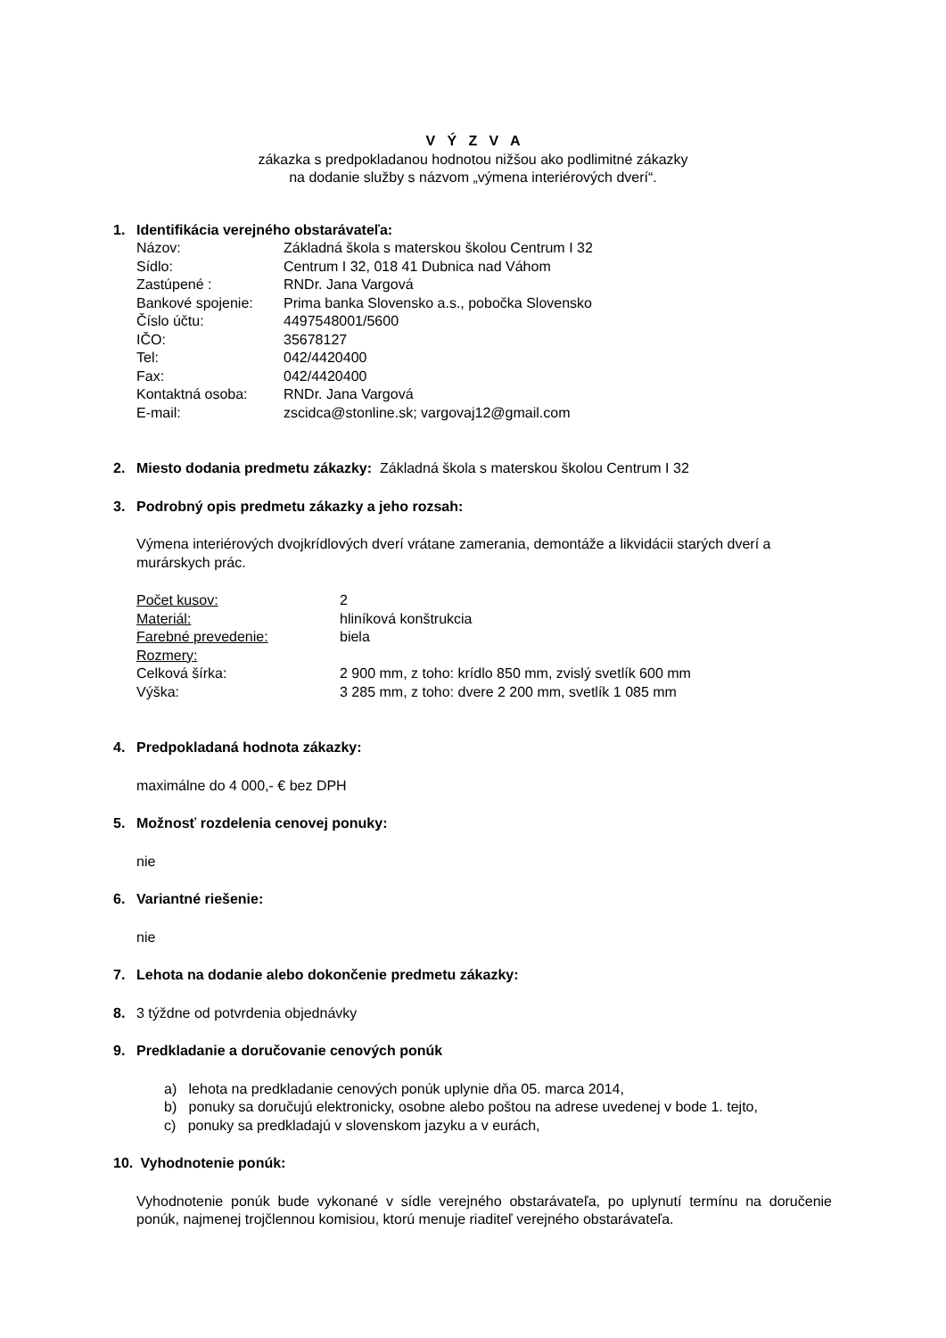V Ý Z V A
zákazka s predpokladanou hodnotou nižšou ako podlimitné zákazky
na dodanie služby s názvom „výmena interiérových dverí“.
1. Identifikácia verejného obstarávateľa:
| Názov: | Základná škola s materskou školou Centrum I 32 |
| Sídlo: | Centrum I 32, 018 41 Dubnica nad Váhom |
| Zastúpené : | RNDr. Jana Vargová |
| Bankové spojenie: | Prima banka Slovensko a.s., pobočka Slovensko |
| Číslo účtu: | 4497548001/5600 |
| IČO: | 35678127 |
| Tel: | 042/4420400 |
| Fax: | 042/4420400 |
| Kontaktná osoba: | RNDr. Jana Vargová |
| E-mail: | zscidca@stonline.sk; vargovaj12@gmail.com |
2. Miesto dodania predmetu zákazky: Základná škola s materskou školou Centrum I 32
3. Podrobný opis predmetu zákazky a jeho rozsah:
Výmena interiérových dvojkrídlových dverí vrátane zamerania, demontáže a likvidácii starých dverí a murárskych prác.
| Počet kusov: | 2 |
| Materiál: | hliníková konštrukcia |
| Farebné prevedenie: | biela |
| Rozmery: | |
| Celková šírka: | 2 900 mm, z toho: krídlo 850 mm, zvislý svetlík 600 mm |
| Výška: | 3 285 mm, z toho: dvere 2 200 mm, svetlík 1 085 mm |
4. Predpokladaná hodnota zákazky:
maximálne do 4 000,- € bez DPH
5. Možnosť rozdelenia cenovej ponuky:
nie
6. Variantné riešenie:
nie
7. Lehota na dodanie alebo dokončenie predmetu zákazky:
8. 3 týždne od potvrdenia objednávky
9. Predkladanie a doručovanie cenových ponúk
a) lehota na predkladanie cenových ponúk uplynie dňa 05. marca 2014,
b) ponuky sa doručujú elektronicky, osobne alebo poštou na adrese uvedenej v bode 1. tejto,
c) ponuky sa predkladajú v slovenskom jazyku a v eurách,
10. Vyhodnotenie ponúk:
Vyhodnotenie ponúk bude vykonané v sídle verejného obstarávateľa, po uplynutí termínu na doručenie ponúk, najmenej trojčlennou komisiou, ktorú menuje riaditeľ verejného obstarávateľa.